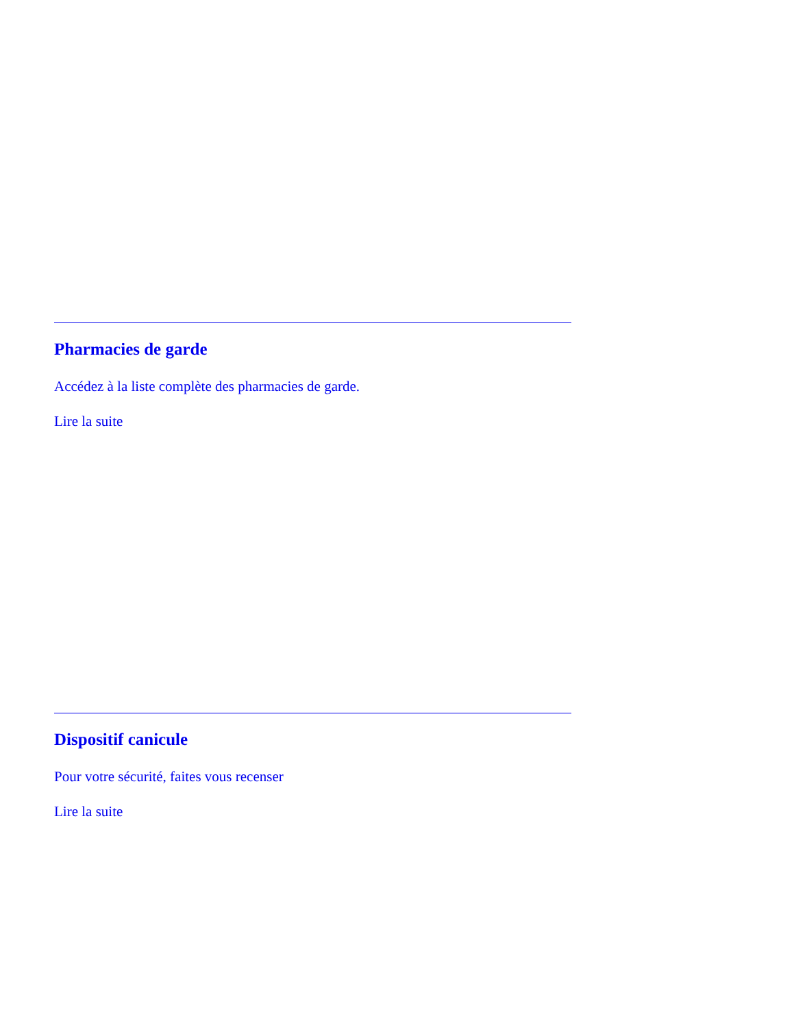Pharmacies de garde
Accédez à la liste complète des pharmacies de garde.
Lire la suite
Dispositif canicule
Pour votre sécurité, faites vous recenser
Lire la suite